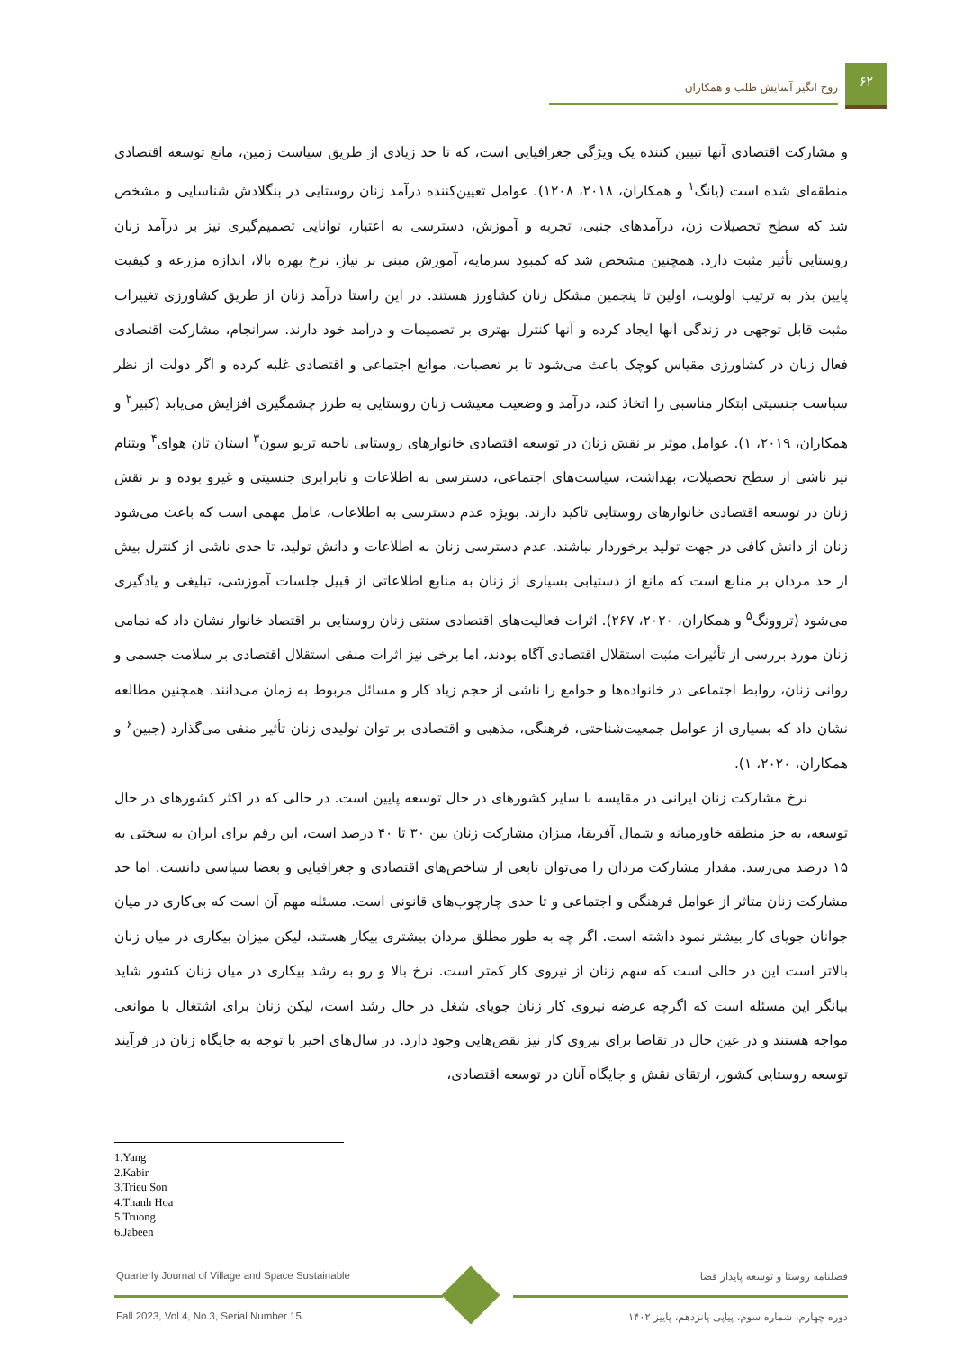روح انگیز آسایش طلب و همکاران
۶۲
و مشارکت اقتصادی آنها تبیین کننده یک ویژگی جغرافیایی است، که تا حد زیادی از طریق سیاست زمین، مانع توسعه اقتصادی منطقه‌ای شده است (یانگ<sup>۱</sup> و همکاران، ۲۰۱۸، ۱۲۰۸). عوامل تعیین‌کننده درآمد زنان روستایی در بنگلادش شناسایی و مشخص شد که سطح تحصیلات زن، درآمدهای جنبی، تجربه و آموزش، دسترسی به اعتبار، توانایی تصمیم‌گیری نیز بر درآمد زنان روستایی تأثیر مثبت دارد. همچنین مشخص شد که کمبود سرمایه، آموزش مبنی بر نیاز، نرخ بهره بالا، اندازه مزرعه و کیفیت پایین بذر به ترتیب اولویت، اولین تا پنجمین مشکل زنان کشاورز هستند. در این راستا درآمد زنان از طریق کشاورزی تغییرات مثبت قابل توجهی در زندگی آنها ایجاد کرده و آنها کنترل بهتری بر تصمیمات و درآمد خود دارند. سرانجام، مشارکت اقتصادی فعال زنان در کشاورزی مقیاس کوچک باعث می‌شود تا بر تعصبات، موانع اجتماعی و اقتصادی غلبه کرده و اگر دولت از نظر سیاست جنسیتی ابتکار مناسبی را اتخاذ کند، درآمد و وضعیت معیشت زنان روستایی به طرز چشمگیری افزایش می‌یابد (کبیر<sup>۲</sup> و همکاران، ۲۰۱۹، ۱). عوامل موثر بر نقش زنان در توسعه اقتصادی خانوارهای روستایی ناحیه تریو سون<sup>۳</sup> استان تان هوای<sup>۴</sup> ویتنام نیز ناشی از سطح تحصیلات، بهداشت، سیاست‌های اجتماعی، دسترسی به اطلاعات و نابرابری جنسیتی و غیرو بوده و بر نقش زنان در توسعه اقتصادی خانوارهای روستایی تاکید دارند. بویژه عدم دسترسی به اطلاعات، عامل مهمی است که باعث می‌شود زنان از دانش کافی در جهت تولید برخوردار نباشند. عدم دسترسی زنان به اطلاعات و دانش تولید، تا حدی ناشی از کنترل بیش از حد مردان بر منابع است که مانع از دستیابی بسیاری از زنان به منابع اطلاعاتی از قبیل جلسات آموزشی، تبلیغی و یادگیری می‌شود (تروونگ<sup>۵</sup> و همکاران، ۲۰۲۰، ۲۶۷). اثرات فعالیت‌های اقتصادی سنتی زنان روستایی بر اقتصاد خانوار نشان داد که تمامی زنان مورد بررسی از تأثیرات مثبت استقلال اقتصادی آگاه بودند، اما برخی نیز اثرات منفی استقلال اقتصادی بر سلامت جسمی و روانی زنان، روابط اجتماعی در خانواده‌ها و جوامع را ناشی از حجم زیاد کار و مسائل مربوط به زمان می‌دانند. همچنین مطالعه نشان داد که بسیاری از عوامل جمعیت‌شناختی، فرهنگی، مذهبی و اقتصادی بر توان تولیدی زنان تأثیر منفی می‌گذارد (جبین<sup>۶</sup> و همکاران، ۲۰۲۰، ۱).
نرخ مشارکت زنان ایرانی در مقایسه با سایر کشورهای در حال توسعه پایین است. در حالی که در اکثر کشورهای در حال توسعه، به جز منطقه خاورمیانه و شمال آفریقا، میزان مشارکت زنان بین ۳۰ تا ۴۰ درصد است، این رقم برای ایران به سختی به ۱۵ درصد می‌رسد. مقدار مشارکت مردان را می‌توان تابعی از شاخص‌های اقتصادی و جغرافیایی و بعضا سیاسی دانست. اما حد مشارکت زنان متاثر از عوامل فرهنگی و اجتماعی و تا حدی چارچوب‌های قانونی است. مسئله مهم آن است که بی‌کاری در میان جوانان جویای کار بیشتر نمود داشته است. اگر چه به طور مطلق مردان بیشتری بیکار هستند، لیکن میزان بیکاری در میان زنان بالاتر است این در حالی است که سهم زنان از نیروی کار کمتر است. نرخ بالا و رو به رشد بیکاری در میان زنان کشور شاید بیانگر این مسئله است که اگرچه عرضه نیروی کار زنان جویای شغل در حال رشد است، لیکن زنان برای اشتغال با موانعی مواجه هستند و در عین حال در تقاضا برای نیروی کار نیز نقص‌هایی وجود دارد. در سال‌های اخیر با توجه به جایگاه زنان در فرآیند توسعه روستایی کشور، ارتقای نقش و جایگاه آنان در توسعه اقتصادی،
1.Yang
2.Kabir
3.Trieu Son
4.Thanh Hoa
5.Truong
6.Jabeen
Quarterly Journal of Village and Space Sustainable
Fall 2023, Vol.4, No.3, Serial Number 15
فصلنامه روستا و توسعه پایدار فضا
دوره چهارم، شماره سوم، پیاپی پانزدهم، پاییز ۱۴۰۲